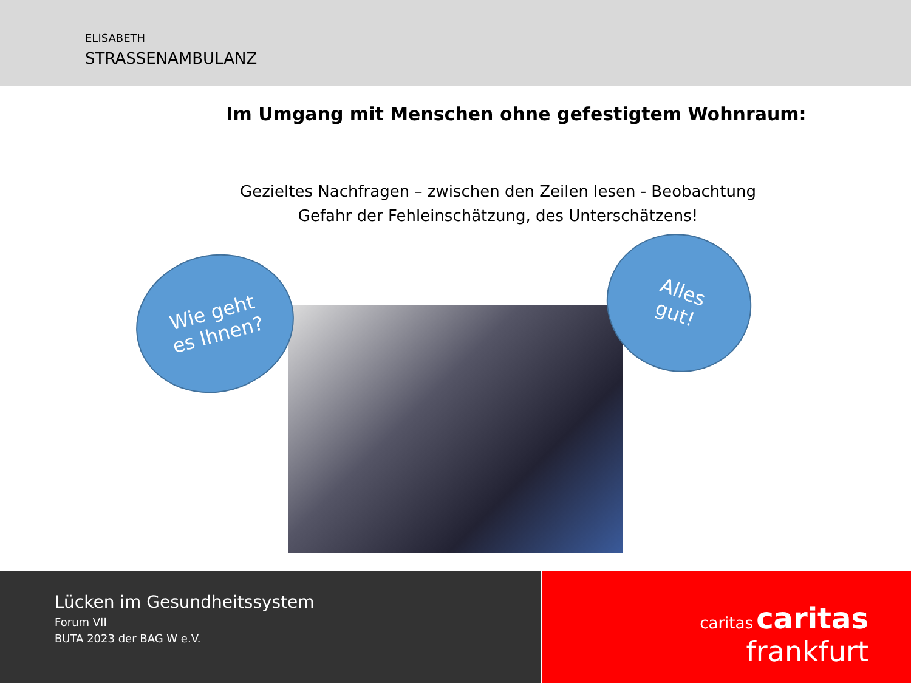ELISABETH
STRASSENAMBULANZ
Im Umgang mit Menschen ohne gefestigtem Wohnraum:
Gezieltes Nachfragen – zwischen den Zeilen lesen - Beobachtung
Gefahr der Fehleinschätzung, des Unterschätzens!
Wie geht
es Ihnen?
Alles
gut!
Lücken im Gesundheitssystem
Forum VII
BUTA 2023 der BAG W e.V.
caritas caritas
frankfurt